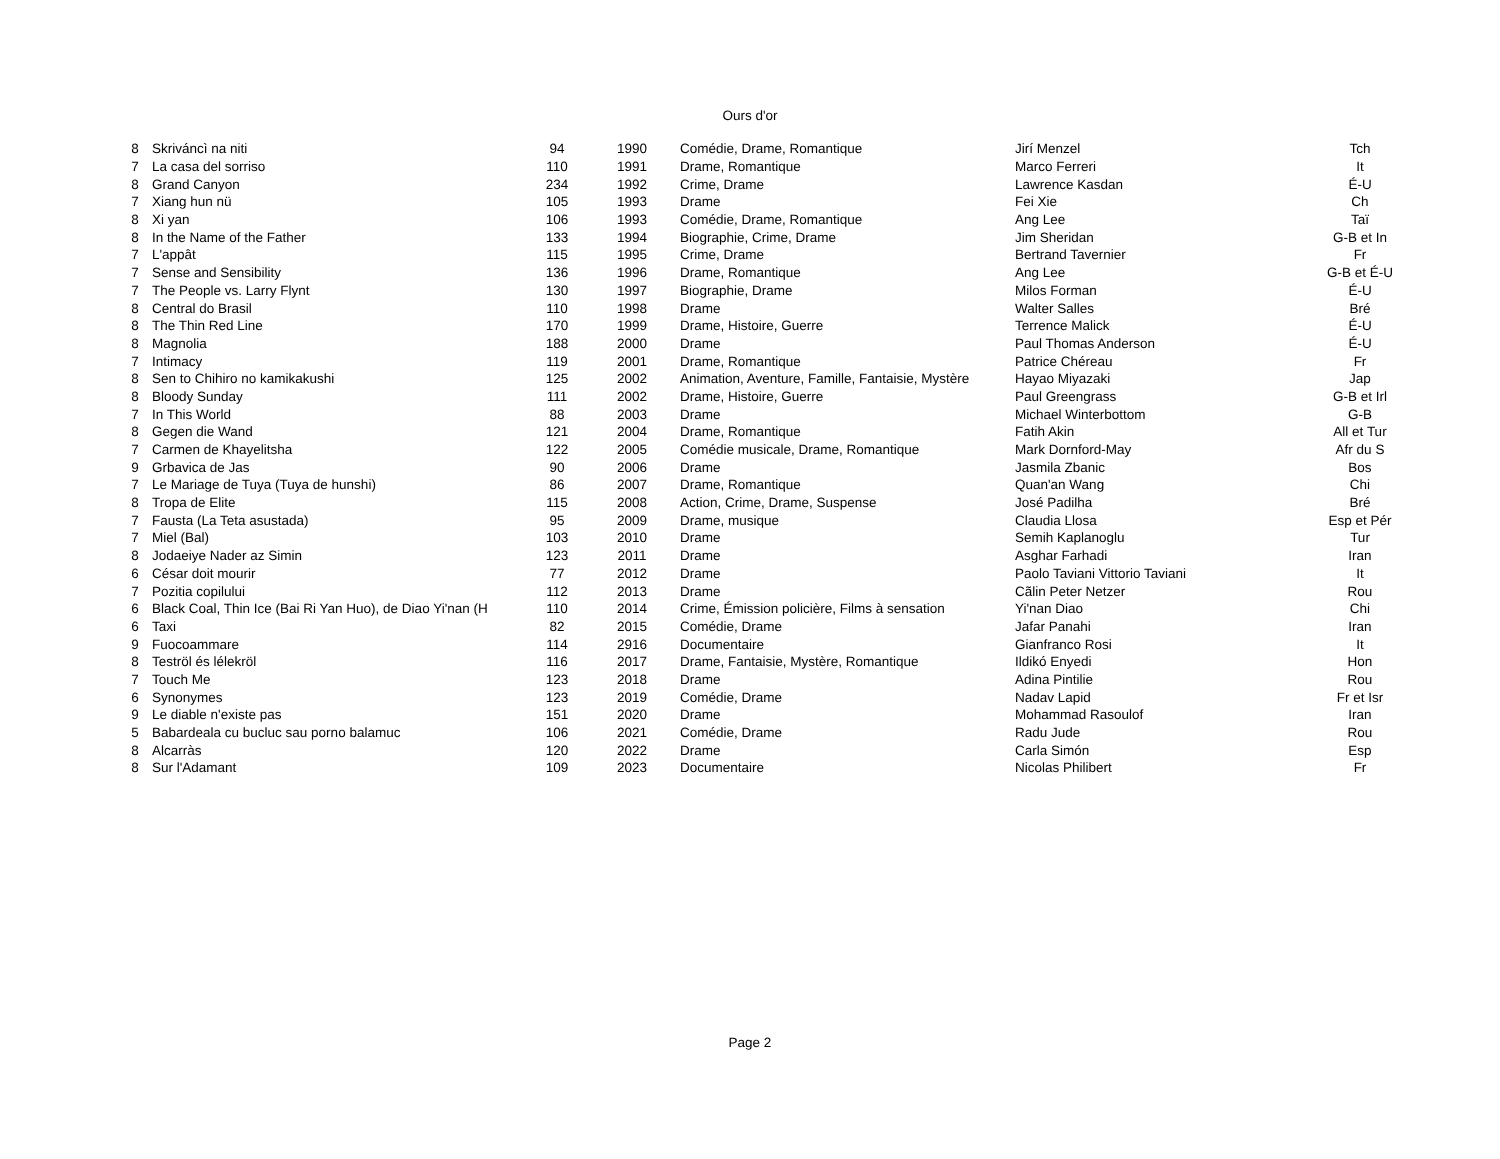Ours d'or
| 8 | Skriváncì na niti | 94 | 1990 | Comédie, Drame, Romantique | Jirí Menzel | Tch |
| 7 | La casa del sorriso | 110 | 1991 | Drame, Romantique | Marco Ferreri | It |
| 8 | Grand Canyon | 234 | 1992 | Crime, Drame | Lawrence Kasdan | É-U |
| 7 | Xiang hun nü | 105 | 1993 | Drame | Fei Xie | Ch |
| 8 | Xi yan | 106 | 1993 | Comédie, Drame, Romantique | Ang Lee | Taï |
| 8 | In the Name of the Father | 133 | 1994 | Biographie, Crime, Drame | Jim Sheridan | G-B et In |
| 7 | L'appât | 115 | 1995 | Crime, Drame | Bertrand Tavernier | Fr |
| 7 | Sense and Sensibility | 136 | 1996 | Drame, Romantique | Ang Lee | G-B et É-U |
| 7 | The People vs. Larry Flynt | 130 | 1997 | Biographie, Drame | Milos Forman | É-U |
| 8 | Central do Brasil | 110 | 1998 | Drame | Walter Salles | Bré |
| 8 | The Thin Red Line | 170 | 1999 | Drame, Histoire, Guerre | Terrence Malick | É-U |
| 8 | Magnolia | 188 | 2000 | Drame | Paul Thomas Anderson | É-U |
| 7 | Intimacy | 119 | 2001 | Drame, Romantique | Patrice Chéreau | Fr |
| 8 | Sen to Chihiro no kamikakushi | 125 | 2002 | Animation, Aventure, Famille, Fantaisie, Mystère | Hayao Miyazaki | Jap |
| 8 | Bloody Sunday | 111 | 2002 | Drame, Histoire, Guerre | Paul Greengrass | G-B et Irl |
| 7 | In This World | 88 | 2003 | Drame | Michael Winterbottom | G-B |
| 8 | Gegen die Wand | 121 | 2004 | Drame, Romantique | Fatih Akin | All et Tur |
| 7 | Carmen de Khayelitsha | 122 | 2005 | Comédie musicale, Drame, Romantique | Mark Dornford-May | Afr du S |
| 9 | Grbavica de Jas | 90 | 2006 | Drame | Jasmila Zbanic | Bos |
| 7 | Le Mariage de Tuya (Tuya de hunshi) | 86 | 2007 | Drame, Romantique | Quan'an Wang | Chi |
| 8 | Tropa de Elite | 115 | 2008 | Action, Crime, Drame, Suspense | José Padilha | Bré |
| 7 | Fausta (La Teta asustada) | 95 | 2009 | Drame, musique | Claudia Llosa | Esp et Pér |
| 7 | Miel (Bal) | 103 | 2010 | Drame | Semih Kaplanoglu | Tur |
| 8 | Jodaeiye Nader az Simin | 123 | 2011 | Drame | Asghar Farhadi | Iran |
| 6 | César doit mourir | 77 | 2012 | Drame | Paolo Taviani Vittorio Taviani | It |
| 7 | Pozitia copilului | 112 | 2013 | Drame | Cãlin Peter Netzer | Rou |
| 6 | Black Coal, Thin Ice (Bai Ri Yan Huo), de Diao Yi'nan (H | 110 | 2014 | Crime, Émission policière, Films à sensation | Yi'nan Diao | Chi |
| 6 | Taxi | 82 | 2015 | Comédie, Drame | Jafar Panahi | Iran |
| 9 | Fuocoammare | 114 | 2916 | Documentaire | Gianfranco Rosi | It |
| 8 | Teströl és lélekröl | 116 | 2017 | Drame, Fantaisie, Mystère, Romantique | Ildikó Enyedi | Hon |
| 7 | Touch Me | 123 | 2018 | Drame | Adina Pintilie | Rou |
| 6 | Synonymes | 123 | 2019 | Comédie, Drame | Nadav Lapid | Fr et Isr |
| 9 | Le diable n'existe pas | 151 | 2020 | Drame | Mohammad Rasoulof | Iran |
| 5 | Babardeala cu bucluc sau porno balamuc | 106 | 2021 | Comédie, Drame | Radu Jude | Rou |
| 8 | Alcarràs | 120 | 2022 | Drame | Carla Simón | Esp |
| 8 | Sur l'Adamant | 109 | 2023 | Documentaire | Nicolas Philibert | Fr |
Page 2